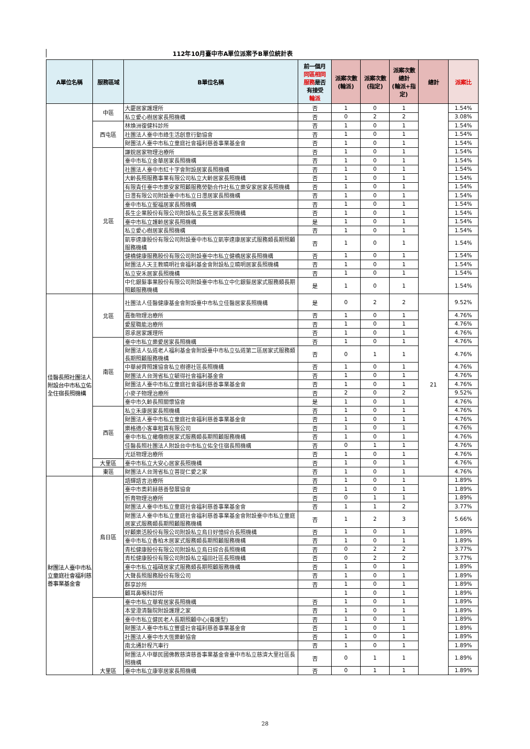112年10月臺中市A單位派案予B單位統計表
| A單位名稱 | 服務區域 | B單位名稱 | 前一個月 同區相同 服務 是否 有接受 輪派 | 派案次數 (輪派) | 派案次數 (指定) | 派案次數 總計 (輪派+指 定) | 總計 | 派案比 |
| --- | --- | --- | --- | --- | --- | --- | --- | --- |
| | 中區 | 大慶居家護理所 | 否 | 1 | 0 | 1 | | 1.54% |
| | | 私立愛心樹居家長照機構 | 否 | 0 | 2 | 2 | | 3.08% |
| | 西屯區 | 林煥洲復健科診所 | 否 | 1 | 0 | 1 | | 1.54% |
| | | 社團法人臺中市綠生活創意行動協會 | 否 | 1 | 0 | 1 | | 1.54% |
| | | 財團法人臺中市私立童庭社會福利慈善事業基金會 | 否 | 1 | 0 | 1 | | 1.54% |
| | 北區 | 謙銳居家物理治療所 | 否 | 1 | 0 | 1 | | 1.54% |
| | | 臺中市私立金華居家長照機構 | 否 | 1 | 0 | 1 | | 1.54% |
| | | 社團法人臺中市紅十字會附設居家長照機構 | 否 | 1 | 0 | 1 | | 1.54% |
| | | 大齡長照服務事業有限公司私立大齡居家長照機構 | 否 | 1 | 0 | 1 | | 1.54% |
| | | 有限責任臺中市樂安家照顧服務勞動合作社私立樂安家居家長照機構 | 否 | 1 | 0 | 1 | | 1.54% |
| | | 日灃有限公司附設臺中市私立日灃居家長照機構 | 否 | 1 | 0 | 1 | | 1.54% |
| | | 臺中市私立聖福居家長照機構 | 否 | 1 | 0 | 1 | | 1.54% |
| | | 長生企業股份有限公司附設私立長生居家長照機構 | 否 | 1 | 0 | 1 | | 1.54% |
| | | 臺中市私立護齡居家長照機構 | 是 | 1 | 0 | 1 | | 1.54% |
| | | 私立愛心樹居家長照機構 | 否 | 1 | 0 | 1 | | 1.54% |
| | | 凱寧達康股份有限公司附設臺中市私立凱寧達康居家式服務類長期照顧服務機構 | 否 | 1 | 0 | 1 | | 1.54% |
| | | 健橋健康服務股份有限公司附設臺中市私立健橋居家長照機構 | 否 | 1 | 0 | 1 | | 1.54% |
| | | 財團法人天主教曉明社會福利基金會附設私立曉明居家長照機構 | 否 | 1 | 0 | 1 | | 1.54% |
| | | 私立安禾居家長照機構 | 否 | 1 | 0 | 1 | | 1.54% |
| | | 中化銀髮事業股份有限公司附設臺中市私立中化銀髮居家式服務類長期照顧服務機構 | 是 | 1 | 0 | 1 | | 1.54% |
| 佳醫長照社團法人附設台中市私立佑全住宿長照機構 | 北區 | 社團法人佳醫健康基金會附設臺中市私立佳醫居家長照機構 | 是 | 0 | 2 | 2 | 21 | 9.52% |
| | | 嘉衡物理治療所 | 否 | 1 | 0 | 1 | | 4.76% |
| | | 愛屋職能治療所 | 否 | 1 | 0 | 1 | | 4.76% |
| | | 恩承居家護理所 | 否 | 1 | 0 | 1 | | 4.76% |
| | 南區 | 臺中市私立樂愛居家長照機構 | 否 | 1 | 0 | 1 | | 4.76% |
| | | 財團法人弘道老人福利基金會附設臺中市私立弘道第二區居家式服務類長期照顧服務機構 | 否 | 0 | 1 | 1 | | 4.76% |
| | | 中華昶齊照護協會私立樹德社區長照機構 | 否 | 1 | 0 | 1 | | 4.76% |
| | | 財團法人台灣省私立毓得社會福利基金會 | 否 | 1 | 0 | 1 | | 4.76% |
| | | 財團法人臺中市私立童庭社會福利慈善事業基金會 | 否 | 1 | 0 | 1 | | 4.76% |
| | | 小麥子物理治療所 | 否 | 2 | 0 | 2 | | 9.52% |
| | | 臺中市久齡長照關懷協會 | 是 | 1 | 0 | 1 | | 4.76% |
| | 西區 | 私立禾康居家長照機構 | 否 | 1 | 0 | 1 | | 4.76% |
| | | 財團法人臺中市私立童庭社會福利慈善事業基金會 | 否 | 1 | 0 | 1 | | 4.76% |
| | | 樂格適小客車租賃有限公司 | 否 | 1 | 0 | 1 | | 4.76% |
| | | 臺中市私立橄欖樹居家式服務類長期照顧服務機構 | 否 | 1 | 0 | 1 | | 4.76% |
| | | 佳醫長照社團法人附設台中市私立佑全住宿長照機構 | 否 | 0 | 1 | 1 | | 4.76% |
| | | 光廷物理治療所 | 否 | 1 | 0 | 1 | | 4.76% |
| | 大里區 | 臺中市私立大安心居家長照機構 | 否 | 1 | 0 | 1 | | 4.76% |
| | 東區 | 財團法人台灣省私立菩提仁愛之家 | 否 | 1 | 0 | 1 | | 4.76% |
| 財團法人臺中市私立童庭社會福利慈善事業基金會 | 烏日區 | 語輝語言治療所 | 否 | 1 | 0 | 1 | | 1.89% |
| | | 臺中市奧莉赫慈善發展協會 | 否 | 1 | 0 | 1 | | 1.89% |
| | | 忻育物理治療所 | 否 | 0 | 1 | 1 | | 1.89% |
| | | 財團法人臺中市私立童庭社會福利慈善事業基金會 | 否 | 1 | 1 | 2 | | 3.77% |
| | | 財團法人臺中市私立童庭社會福利慈善事業基金會附設臺中市私立童庭居家式服務類長期照顧服務機構 | 否 | 1 | 2 | 3 | | 5.66% |
| | | 好顧樂活股份有限公司附設私立烏日好憶綜合長照機構 | 否 | 1 | 0 | 1 | | 1.89% |
| | | 臺中市私立香柏木居家式服務類長期照顧服務機構 | 否 | 1 | 0 | 1 | | 1.89% |
| | | 青松健康股份有限公司附設私立烏日綜合長照機構 | 否 | 0 | 2 | 2 | | 3.77% |
| | | 青松健康股份有限公司附設私立福田社區長照機構 | 否 | 0 | 2 | 2 | | 3.77% |
| | | 臺中市私立福碩居家式服務類長期照顧服務機構 | 否 | 1 | 0 | 1 | | 1.89% |
| | | 大聲長照服務股份有限公司 | 否 | 1 | 0 | 1 | | 1.89% |
| | | 群享診所 | 否 | 1 | 0 | 1 | | 1.89% |
| | | 顧耳鼻喉科診所 | | 1 | 0 | 1 | | 1.89% |
| | 大里區 | 臺中市私立華宥居家長照機構 | 否 | 1 | 0 | 1 | | 1.89% |
| | | 本堂澄清醫院附設護理之家 | 否 | 1 | 0 | 1 | | 1.89% |
| | | 臺中市私立健民老人長期照顧中心(養護型) | 否 | 1 | 0 | 1 | | 1.89% |
| | | 財團法人臺中市私立豐盛社會福利慈善事業基金會 | 否 | 1 | 0 | 1 | | 1.89% |
| | | 社團法人臺中市大恆樂齡協會 | 否 | 1 | 0 | 1 | | 1.89% |
| | | 南北通計程汽車行 | 否 | 1 | 0 | 1 | | 1.89% |
| | | 財團法人中華民國佛教慈濟慈善事業基金會臺中市私立慈濟大里社區長照機構 | 否 | 0 | 1 | 1 | | 1.89% |
| | | 臺中市私立康寧居家長照機構 | 否 | 0 | 1 | 1 | | 1.89% |
28